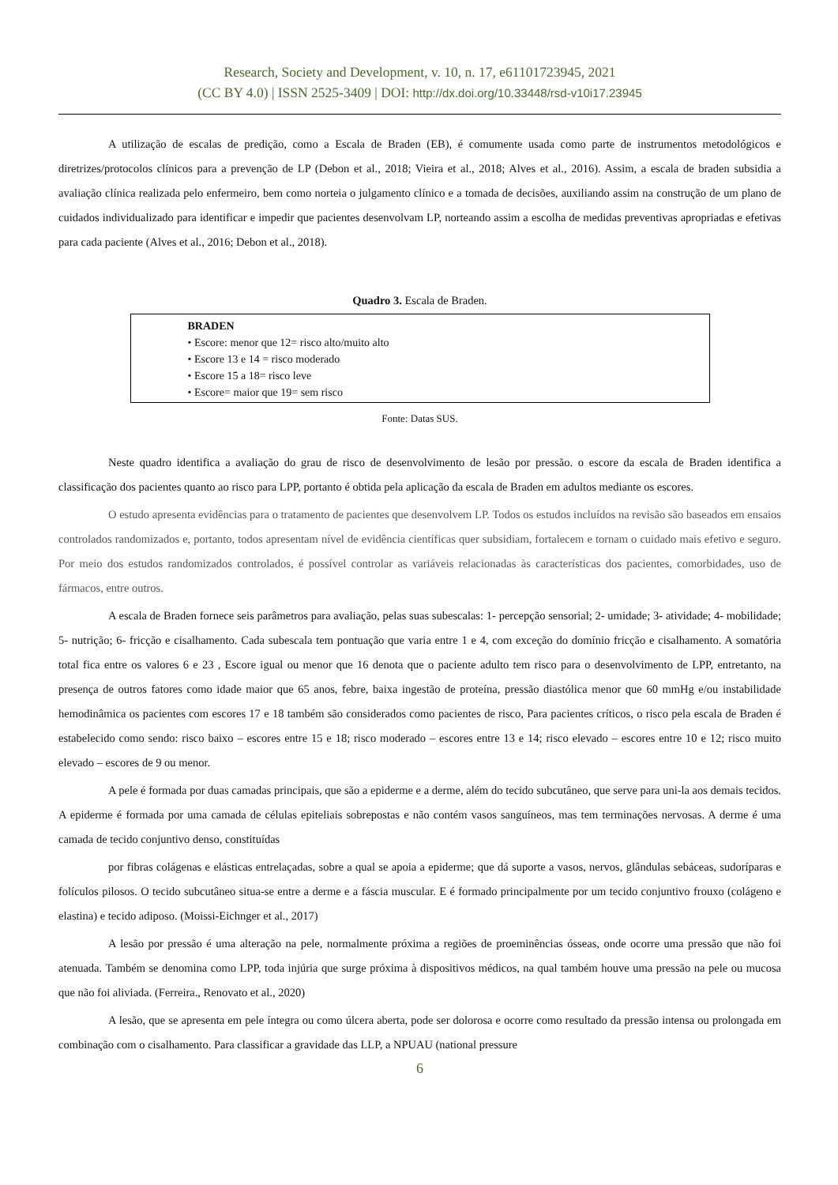Research, Society and Development, v. 10, n. 17, e61101723945, 2021
(CC BY 4.0) | ISSN 2525-3409 | DOI: http://dx.doi.org/10.33448/rsd-v10i17.23945
A utilização de escalas de predição, como a Escala de Braden (EB), é comumente usada como parte de instrumentos metodológicos e diretrizes/protocolos clínicos para a prevenção de LP (Debon et al., 2018; Vieira et al., 2018; Alves et al., 2016). Assim, a escala de braden subsidia a avaliação clínica realizada pelo enfermeiro, bem como norteia o julgamento clínico e a tomada de decisões, auxiliando assim na construção de um plano de cuidados individualizado para identificar e impedir que pacientes desenvolvam LP, norteando assim a escolha de medidas preventivas apropriadas e efetivas para cada paciente (Alves et al., 2016; Debon et al., 2018).
Quadro 3. Escala de Braden.
| BRADEN • Escore: menor que 12= risco alto/muito alto • Escore 13 e 14 = risco moderado • Escore 15 a 18= risco leve • Escore= maior que 19= sem risco |
Fonte: Datas SUS.
Neste quadro identifica a avaliação do grau de risco de desenvolvimento de lesão por pressão. o escore da escala de Braden identifica a classificação dos pacientes quanto ao risco para LPP, portanto é obtida pela aplicação da escala de Braden em adultos mediante os escores.
O estudo apresenta evidências para o tratamento de pacientes que desenvolvem LP. Todos os estudos incluídos na revisão são baseados em ensaios controlados randomizados e, portanto, todos apresentam nível de evidência científicas quer subsidiam, fortalecem e tornam o cuidado mais efetivo e seguro. Por meio dos estudos randomizados controlados, é possível controlar as variáveis relacionadas às características dos pacientes, comorbidades, uso de fármacos, entre outros.
A escala de Braden fornece seis parâmetros para avaliação, pelas suas subescalas: 1- percepção sensorial; 2- umidade; 3- atividade; 4- mobilidade; 5- nutrição; 6- fricção e cisalhamento. Cada subescala tem pontuação que varia entre 1 e 4, com exceção do domínio fricção e cisalhamento. A somatória total fica entre os valores 6 e 23 , Escore igual ou menor que 16 denota que o paciente adulto tem risco para o desenvolvimento de LPP, entretanto, na presença de outros fatores como idade maior que 65 anos, febre, baixa ingestão de proteína, pressão diastólica menor que 60 mmHg e/ou instabilidade hemodinâmica os pacientes com escores 17 e 18 também são considerados como pacientes de risco, Para pacientes críticos, o risco pela escala de Braden é estabelecido como sendo: risco baixo – escores entre 15 e 18; risco moderado – escores entre 13 e 14; risco elevado – escores entre 10 e 12; risco muito elevado – escores de 9 ou menor.
A pele é formada por duas camadas principais, que são a epiderme e a derme, além do tecido subcutâneo, que serve para uni-la aos demais tecidos. A epiderme é formada por uma camada de células epiteliais sobrepostas e não contém vasos sanguíneos, mas tem terminações nervosas. A derme é uma camada de tecido conjuntivo denso, constituídas
por fibras colágenas e elásticas entrelaçadas, sobre a qual se apoia a epiderme; que dá suporte a vasos, nervos, glândulas sebáceas, sudoríparas e folículos pilosos. O tecido subcutâneo situa-se entre a derme e a fáscia muscular. E é formado principalmente por um tecido conjuntivo frouxo (colágeno e elastina) e tecido adiposo. (Moissi-Eichnger et al., 2017)
A lesão por pressão é uma alteração na pele, normalmente próxima a regiões de proeminências ósseas, onde ocorre uma pressão que não foi atenuada. Também se denomina como LPP, toda injúria que surge próxima à dispositivos médicos, na qual também houve uma pressão na pele ou mucosa que não foi aliviada. (Ferreira., Renovato et al., 2020)
A lesão, que se apresenta em pele íntegra ou como úlcera aberta, pode ser dolorosa e ocorre como resultado da pressão intensa ou prolongada em combinação com o cisalhamento. Para classificar a gravidade das LLP, a NPUAU (national pressure
6